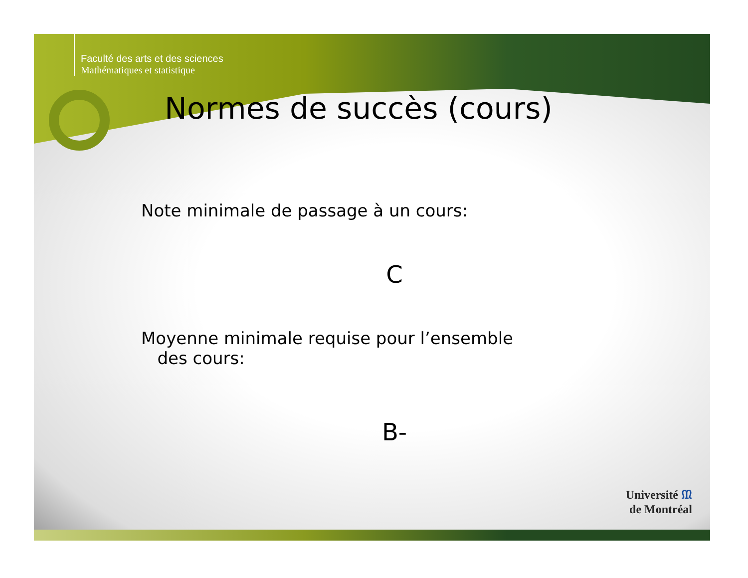Faculté des arts et des sciences
Mathématiques et statistique
Normes de succès (cours)
Note minimale de passage à un cours:
C
Moyenne minimale requise pour l’ensemble
des cours:
B-
Université ᙢ
de Montréal